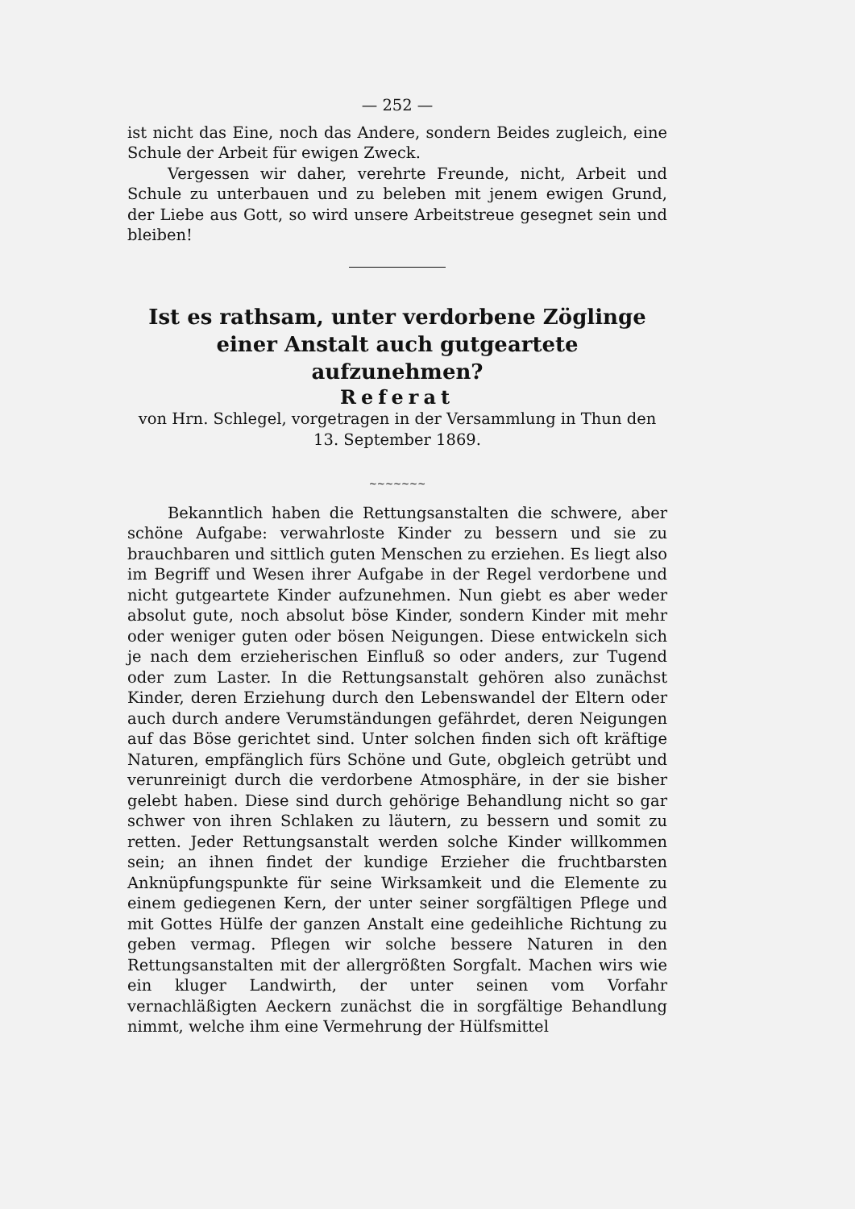— 252 —
ist nicht das Eine, noch das Andere, sondern Beides zugleich, eine Schule der Arbeit für ewigen Zweck.
Vergessen wir daher, verehrte Freunde, nicht, Arbeit und Schule zu unterbauen und zu beleben mit jenem ewigen Grund, der Liebe aus Gott, so wird unsere Arbeitstreue gesegnet sein und bleiben!
Ist es rathsam, unter verdorbene Zöglinge einer Anstalt auch gutgeartete aufzunehmen?
Referat
von Hrn. Schlegel, vorgetragen in der Versammlung in Thun den 13. September 1869.
~~~~~~~
Bekanntlich haben die Rettungsanstalten die schwere, aber schöne Aufgabe: verwahrloste Kinder zu bessern und sie zu brauchbaren und sittlich guten Menschen zu erziehen. Es liegt also im Begriff und Wesen ihrer Aufgabe in der Regel verdorbene und nicht gutgeartete Kinder aufzunehmen. Nun giebt es aber weder absolut gute, noch absolut böse Kinder, sondern Kinder mit mehr oder weniger guten oder bösen Neigungen. Diese entwickeln sich je nach dem erzieherischen Einfluß so oder anders, zur Tugend oder zum Laster. In die Rettungsanstalt gehören also zunächst Kinder, deren Erziehung durch den Lebenswandel der Eltern oder auch durch andere Verumständungen gefährdet, deren Neigungen auf das Böse gerichtet sind. Unter solchen finden sich oft kräftige Naturen, empfänglich fürs Schöne und Gute, obgleich getrübt und verunreinigt durch die verdorbene Atmosphäre, in der sie bisher gelebt haben. Diese sind durch gehörige Behandlung nicht so gar schwer von ihren Schlaken zu läutern, zu bessern und somit zu retten. Jeder Rettungsanstalt werden solche Kinder willkommen sein; an ihnen findet der kundige Erzieher die fruchtbarsten Anknüpfungspunkte für seine Wirksamkeit und die Elemente zu einem gediegenen Kern, der unter seiner sorgfältigen Pflege und mit Gottes Hülfe der ganzen Anstalt eine gedeihliche Richtung zu geben vermag. Pflegen wir solche bessere Naturen in den Rettungsanstalten mit der allergrößten Sorgfalt. Machen wirs wie ein kluger Landwirth, der unter seinen vom Vorfahr vernachläßigten Aeckern zunächst die in sorgfältige Behandlung nimmt, welche ihm eine Vermehrung der Hülfsmittel